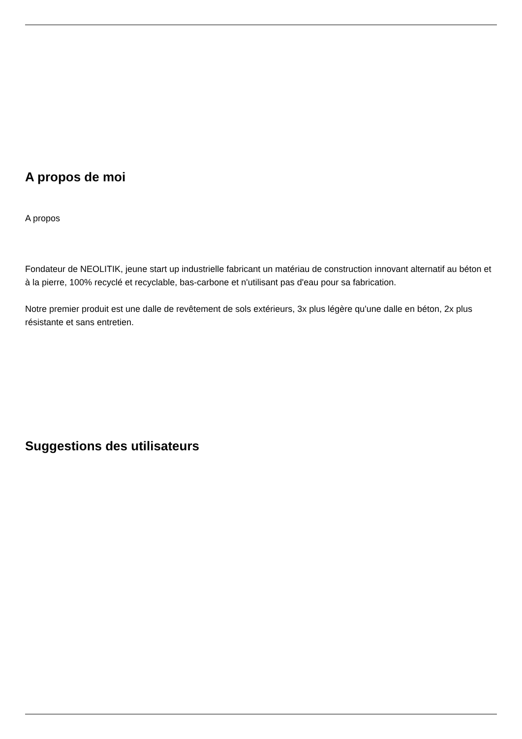A propos de moi
A propos
Fondateur de NEOLITIK, jeune start up industrielle fabricant un matériau de construction innovant alternatif au béton et à la pierre, 100% recyclé et recyclable, bas-carbone et n'utilisant pas d'eau pour sa fabrication.
Notre premier produit est une dalle de revêtement de sols extérieurs, 3x plus légère qu'une dalle en béton, 2x plus résistante et sans entretien.
Suggestions des utilisateurs